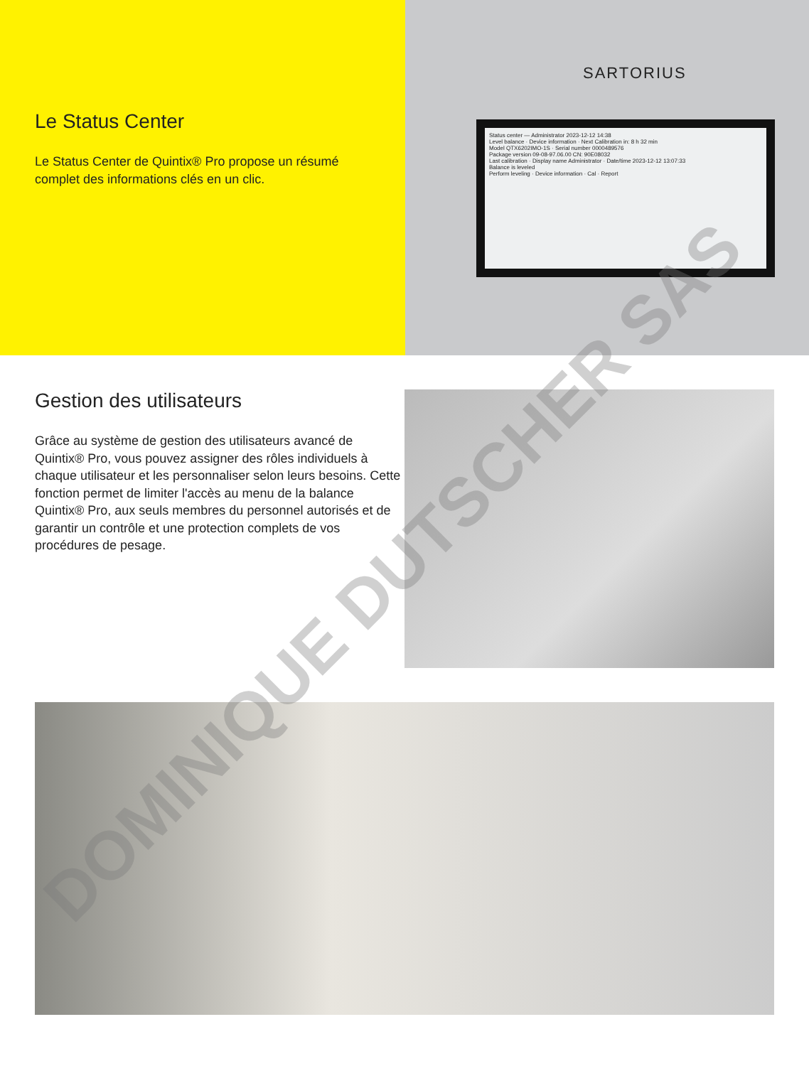Le Status Center
Le Status Center de Quintix® Pro propose un résumé complet des informations clés en un clic.
SARTORIUS
Status center — Administrator 2023-12-12 14:38
Level balance · Device information · Next Calibration in: 8 h 32 min
Model QTX6202IMO-1S · Serial number 0000489576
Package version 09-08-97.06.00 CN: 90E08032
Last calibration · Display name Administrator · Date/time 2023-12-12 13:07:33
Balance is leveled
Perform leveling · Device information · Cal · Report
Gestion des utilisateurs
Grâce au système de gestion des utilisateurs avancé de Quintix® Pro, vous pouvez assigner des rôles individuels à chaque utilisateur et les personnaliser selon leurs besoins. Cette fonction permet de limiter l'accès au menu de la balance Quintix® Pro, aux seuls membres du personnel autorisés et de garantir un contrôle et une protection complets de vos procédures de pesage.
DOMINIQUE DUTSCHER SAS